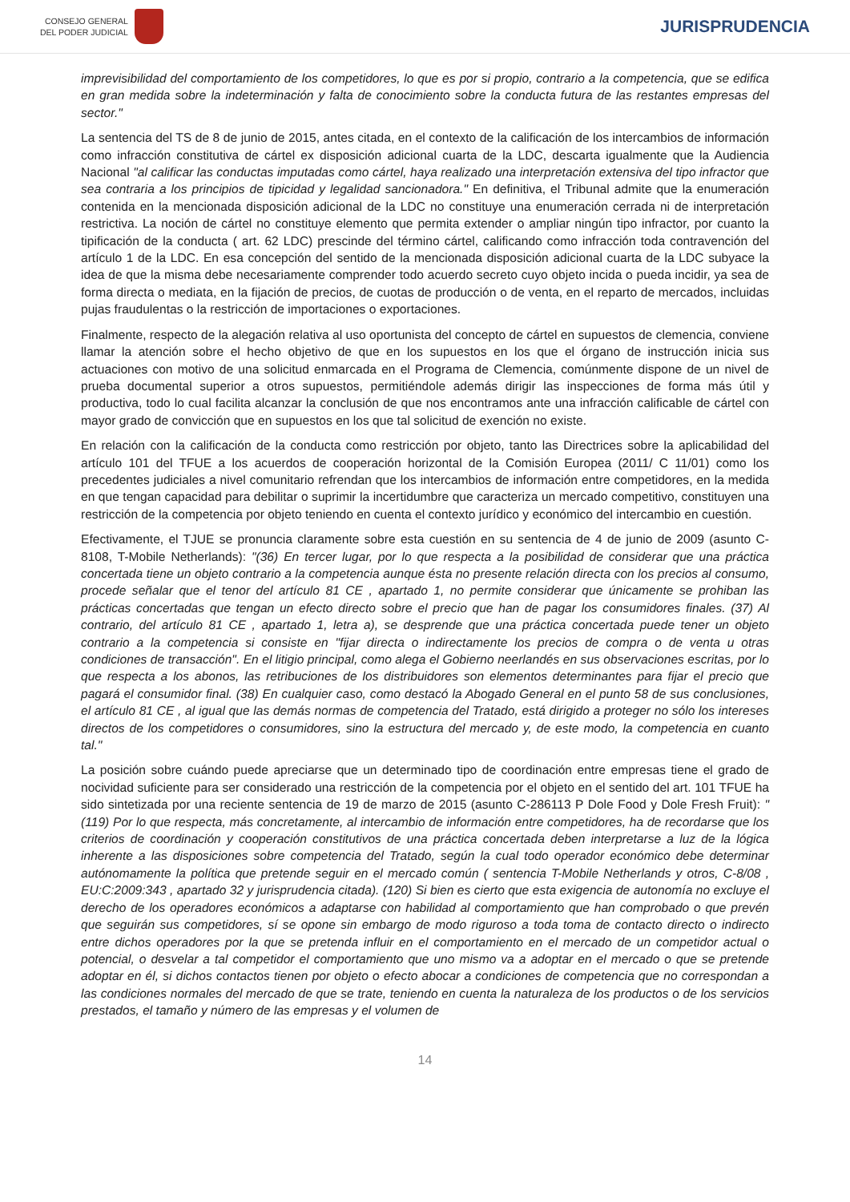CONSEJO GENERAL
DEL PODER JUDICIAL
JURISPRUDENCIA
imprevisibilidad del comportamiento de los competidores, lo que es por si propio, contrario a la competencia, que se edifica en gran medida sobre la indeterminación y falta de conocimiento sobre la conducta futura de las restantes empresas del sector."
La sentencia del TS de 8 de junio de 2015, antes citada, en el contexto de la calificación de los intercambios de información como infracción constitutiva de cártel ex disposición adicional cuarta de la LDC, descarta igualmente que la Audiencia Nacional "al calificar las conductas imputadas como cártel, haya realizado una interpretación extensiva del tipo infractor que sea contraria a los principios de tipicidad y legalidad sancionadora." En definitiva, el Tribunal admite que la enumeración contenida en la mencionada disposición adicional de la LDC no constituye una enumeración cerrada ni de interpretación restrictiva. La noción de cártel no constituye elemento que permita extender o ampliar ningún tipo infractor, por cuanto la tipificación de la conducta ( art. 62 LDC) prescinde del término cártel, calificando como infracción toda contravención del artículo 1 de la LDC. En esa concepción del sentido de la mencionada disposición adicional cuarta de la LDC subyace la idea de que la misma debe necesariamente comprender todo acuerdo secreto cuyo objeto incida o pueda incidir, ya sea de forma directa o mediata, en la fijación de precios, de cuotas de producción o de venta, en el reparto de mercados, incluidas pujas fraudulentas o la restricción de importaciones o exportaciones.
Finalmente, respecto de la alegación relativa al uso oportunista del concepto de cártel en supuestos de clemencia, conviene llamar la atención sobre el hecho objetivo de que en los supuestos en los que el órgano de instrucción inicia sus actuaciones con motivo de una solicitud enmarcada en el Programa de Clemencia, comúnmente dispone de un nivel de prueba documental superior a otros supuestos, permitiéndole además dirigir las inspecciones de forma más útil y productiva, todo lo cual facilita alcanzar la conclusión de que nos encontramos ante una infracción calificable de cártel con mayor grado de convicción que en supuestos en los que tal solicitud de exención no existe.
En relación con la calificación de la conducta como restricción por objeto, tanto las Directrices sobre la aplicabilidad del artículo 101 del TFUE a los acuerdos de cooperación horizontal de la Comisión Europea (2011/ C 11/01) como los precedentes judiciales a nivel comunitario refrendan que los intercambios de información entre competidores, en la medida en que tengan capacidad para debilitar o suprimir la incertidumbre que caracteriza un mercado competitivo, constituyen una restricción de la competencia por objeto teniendo en cuenta el contexto jurídico y económico del intercambio en cuestión.
Efectivamente, el TJUE se pronuncia claramente sobre esta cuestión en su sentencia de 4 de junio de 2009 (asunto C-8108, T-Mobile Netherlands): "(36) En tercer lugar, por lo que respecta a la posibilidad de considerar que una práctica concertada tiene un objeto contrario a la competencia aunque ésta no presente relación directa con los precios al consumo, procede señalar que el tenor del artículo 81 CE , apartado 1, no permite considerar que únicamente se prohiban las prácticas concertadas que tengan un efecto directo sobre el precio que han de pagar los consumidores finales. (37) Al contrario, del artículo 81 CE , apartado 1, letra a), se desprende que una práctica concertada puede tener un objeto contrario a la competencia si consiste en "fijar directa o indirectamente los precios de compra o de venta u otras condiciones de transacción". En el litigio principal, como alega el Gobierno neerlandés en sus observaciones escritas, por lo que respecta a los abonos, las retribuciones de los distribuidores son elementos determinantes para fijar el precio que pagará el consumidor final. (38) En cualquier caso, como destacó la Abogado General en el punto 58 de sus conclusiones, el artículo 81 CE , al igual que las demás normas de competencia del Tratado, está dirigido a proteger no sólo los intereses directos de los competidores o consumidores, sino la estructura del mercado y, de este modo, la competencia en cuanto tal."
La posición sobre cuándo puede apreciarse que un determinado tipo de coordinación entre empresas tiene el grado de nocividad suficiente para ser considerado una restricción de la competencia por el objeto en el sentido del art. 101 TFUE ha sido sintetizada por una reciente sentencia de 19 de marzo de 2015 (asunto C-286113 P Dole Food y Dole Fresh Fruit): "(119) Por lo que respecta, más concretamente, al intercambio de información entre competidores, ha de recordarse que los criterios de coordinación y cooperación constitutivos de una práctica concertada deben interpretarse a luz de la lógica inherente a las disposiciones sobre competencia del Tratado, según la cual todo operador económico debe determinar autónomamente la política que pretende seguir en el mercado común ( sentencia T-Mobile Netherlands y otros, C-8/08 , EU:C:2009:343 , apartado 32 y jurisprudencia citada). (120) Si bien es cierto que esta exigencia de autonomía no excluye el derecho de los operadores económicos a adaptarse con habilidad al comportamiento que han comprobado o que prevén que seguirán sus competidores, sí se opone sin embargo de modo riguroso a toda toma de contacto directo o indirecto entre dichos operadores por la que se pretenda influir en el comportamiento en el mercado de un competidor actual o potencial, o desvelar a tal competidor el comportamiento que uno mismo va a adoptar en el mercado o que se pretende adoptar en él, si dichos contactos tienen por objeto o efecto abocar a condiciones de competencia que no correspondan a las condiciones normales del mercado de que se trate, teniendo en cuenta la naturaleza de los productos o de los servicios prestados, el tamaño y número de las empresas y el volumen de
14